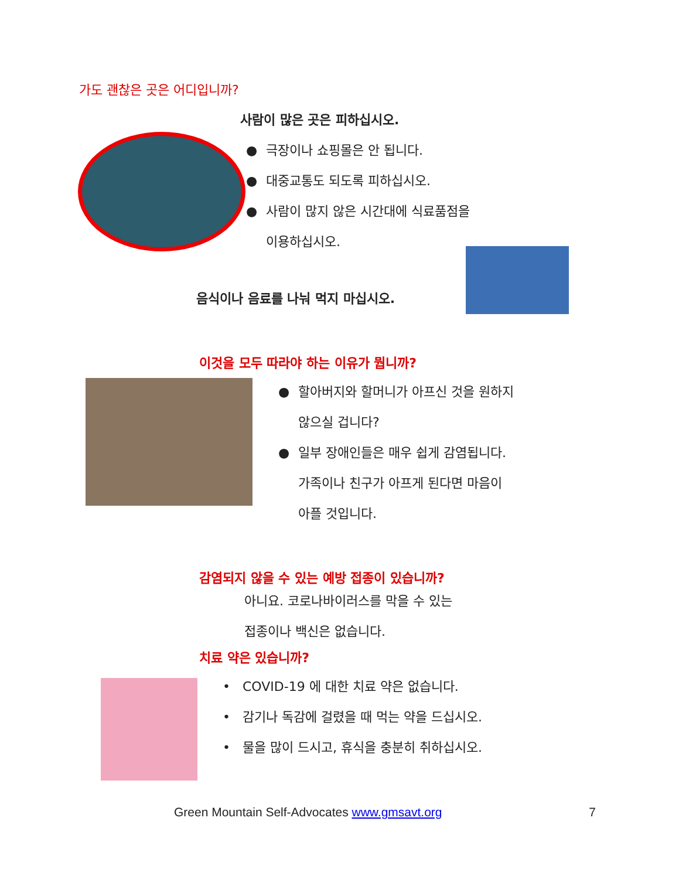가도 괜찮은 곳은 어디입니까?
사람이 많은 곳은 피하십시오.
● 극장이나 쇼핑몰은 안 됩니다.
● 대중교통도 되도록 피하십시오.
● 사람이 많지 않은 시간대에 식료품점을
이용하십시오.
음식이나 음료를 나눠 먹지 마십시오.
이것을 모두 따라야 하는 이유가 뭡니까?
● 할아버지와 할머니가 아프신 것을 원하지
않으실 겁니다?
● 일부 장애인들은 매우 쉽게 감염됩니다.
가족이나 친구가 아프게 된다면 마음이
아플 것입니다.
감염되지 않을 수 있는 예방 접종이 있습니까?
아니요. 코로나바이러스를 막을 수 있는
접종이나 백신은 없습니다.
치료 약은 있습니까?
• COVID-19 에 대한 치료 약은 없습니다.
• 감기나 독감에 걸렸을 때 먹는 약을 드십시오.
• 물을 많이 드시고, 휴식을 충분히 취하십시오.
Green Mountain Self-Advocates www.gmsavt.org 7